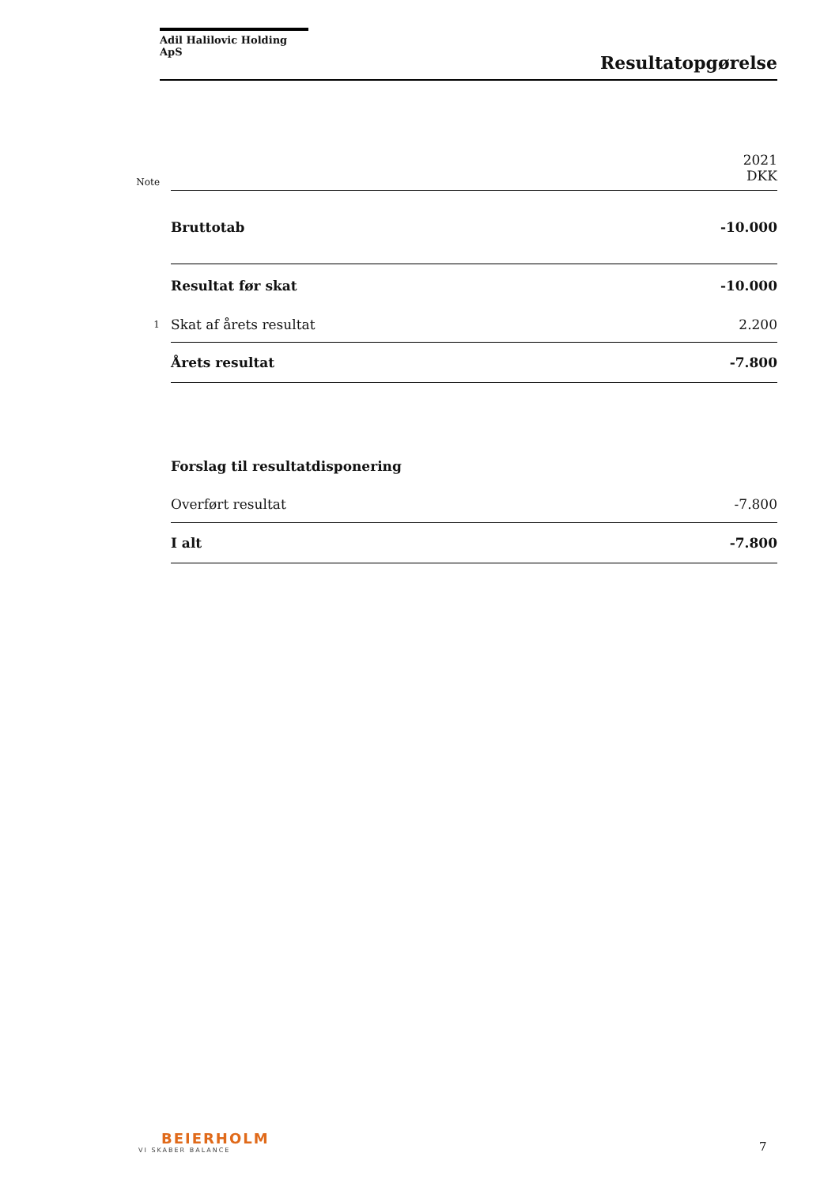Adil Halilovic Holding ApS
Resultatopgørelse
| Note | | 2021 DKK |
| | Bruttotab | -10.000 |
| | Resultat før skat | -10.000 |
| 1 | Skat af årets resultat | 2.200 |
| | Årets resultat | -7.800 |
| | Forslag til resultatdisponering | |
| | Overført resultat | -7.800 |
| | I alt | -7.800 |
BEIERHOLM
VI SKABER BALANCE
7